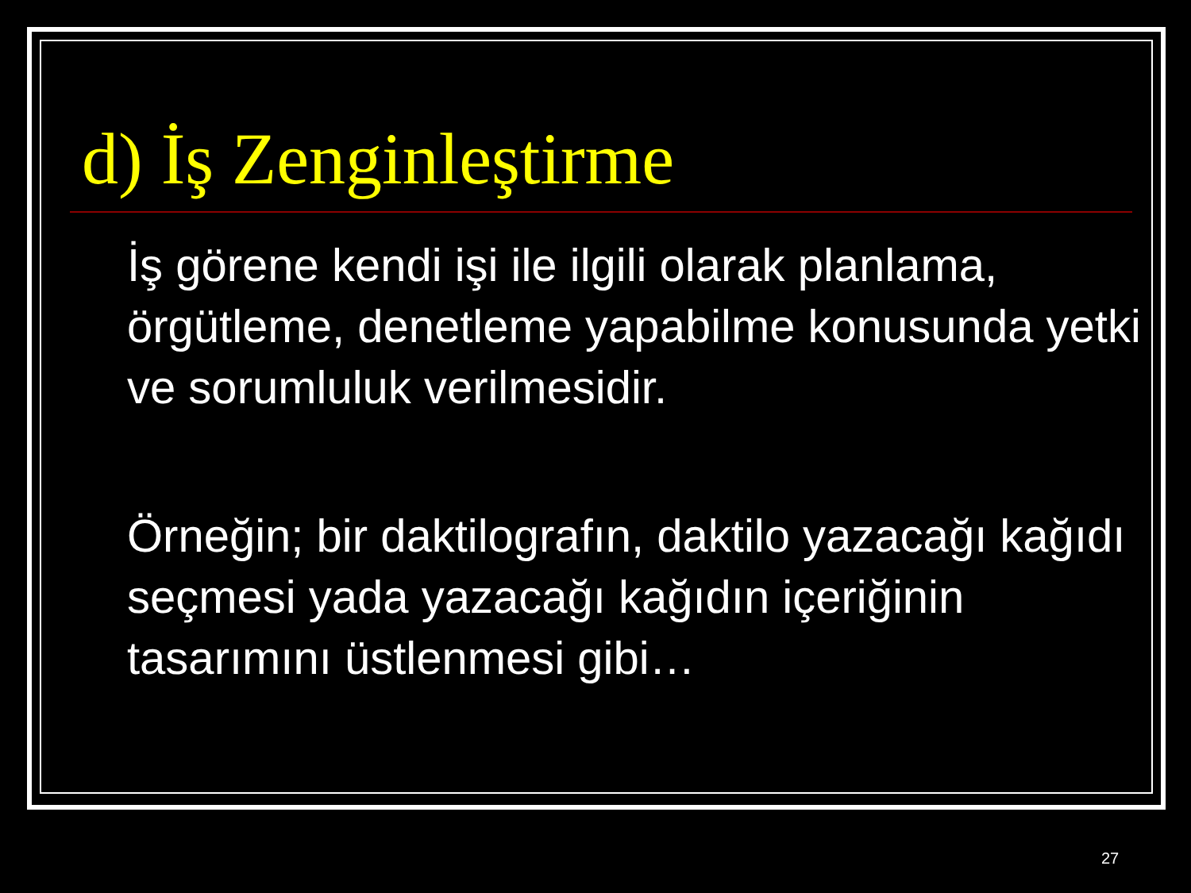d) İş Zenginleştirme
İş görene kendi işi ile ilgili olarak planlama, örgütleme, denetleme yapabilme konusunda yetki ve sorumluluk verilmesidir.
Örneğin; bir daktilografın, daktilo yazacağı kağıdı seçmesi yada yazacağı kağıdın içeriğinin tasarımını üstlenmesi gibi…
27